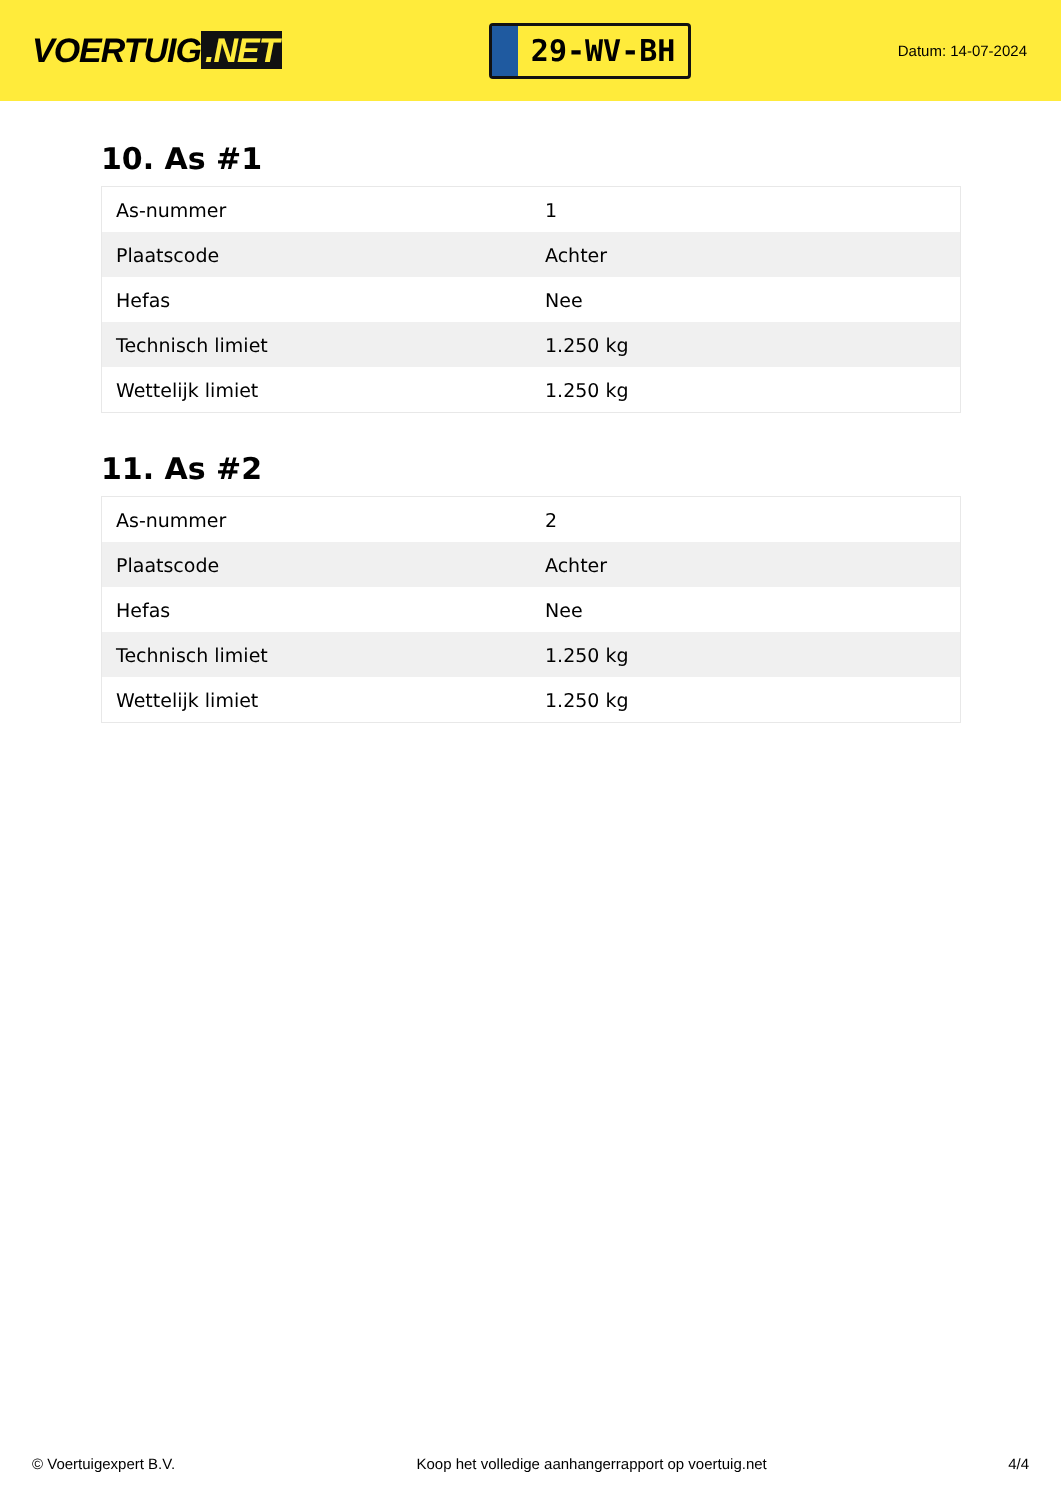VOERTUIG.NET
29-WV-BH
Datum: 14-07-2024
10. As #1
| As-nummer | 1 |
| Plaatscode | Achter |
| Hefas | Nee |
| Technisch limiet | 1.250 kg |
| Wettelijk limiet | 1.250 kg |
11. As #2
| As-nummer | 2 |
| Plaatscode | Achter |
| Hefas | Nee |
| Technisch limiet | 1.250 kg |
| Wettelijk limiet | 1.250 kg |
© Voertuigexpert B.V. Koop het volledige aanhangerrapport op voertuig.net 4/4